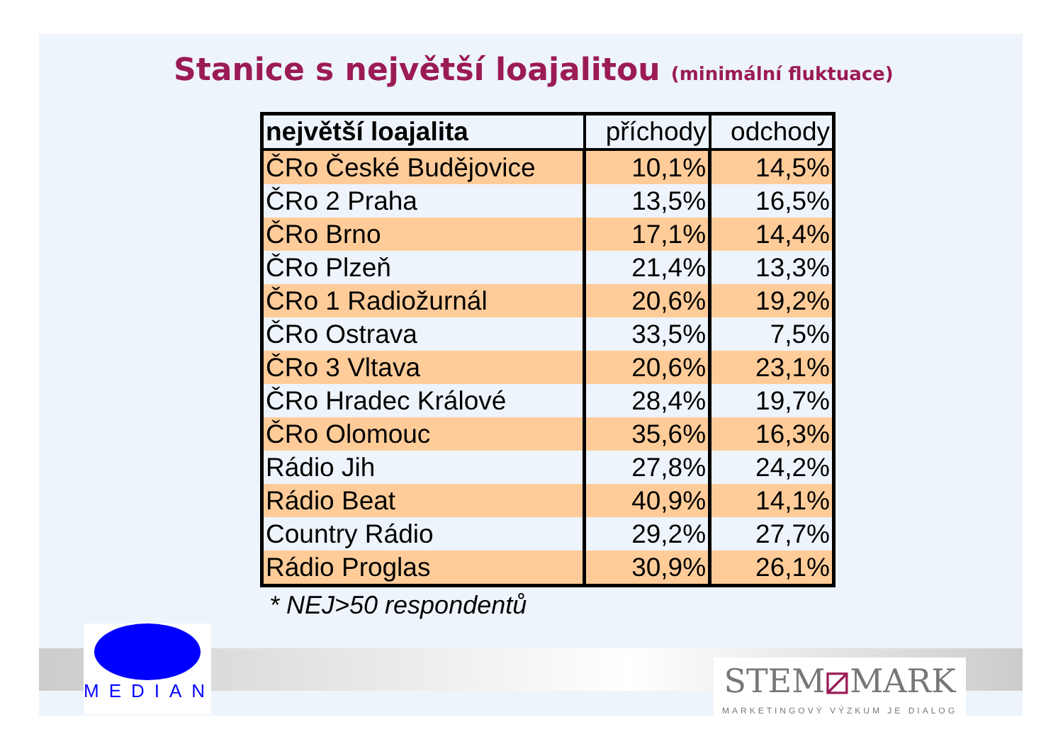Stanice s největší loajalitou (minimální fluktuace)
| největší loajalita | příchody | odchody |
| --- | --- | --- |
| ČRo České Budějovice | 10,1% | 14,5% |
| ČRo 2 Praha | 13,5% | 16,5% |
| ČRo Brno | 17,1% | 14,4% |
| ČRo Plzeň | 21,4% | 13,3% |
| ČRo 1 Radiožurnál | 20,6% | 19,2% |
| ČRo Ostrava | 33,5% | 7,5% |
| ČRo 3 Vltava | 20,6% | 23,1% |
| ČRo Hradec Králové | 28,4% | 19,7% |
| ČRo Olomouc | 35,6% | 16,3% |
| Rádio Jih | 27,8% | 24,2% |
| Rádio Beat | 40,9% | 14,1% |
| Country Rádio | 29,2% | 27,7% |
| Rádio Proglas | 30,9% | 26,1% |
* NEJ>50 respondentů
MEDIAN
STEM⧄MARK
MARKETINGOVÝ VÝZKUM JE DIALOG